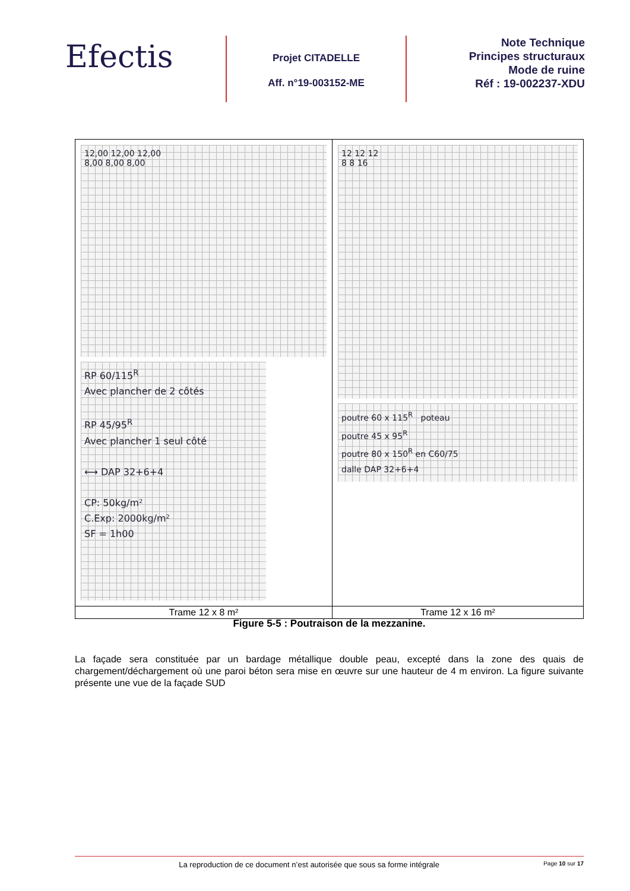Efectis
Projet CITADELLE
Aff. n°19-003152-ME
Note Technique
Principes structuraux
Mode de ruine
Réf : 19-002237-XDU
| 12,00 12,00 12,00 8,00 8,00 8,00 RP 60/115<sup>R</sup> Avec plancher de 2 côtés RP 45/95<sup>R</sup> Avec plancher 1 seul côté ⟷ DAP 32+6+4 CP: 50kg/m² C.Exp: 2000kg/m² SF = 1h00 | 12 12 12 8 8 16 poutre 60 x 115<sup>R</sup> poteau poutre 45 x 95<sup>R</sup> poutre 80 x 150<sup>R</sup> en C60/75 dalle DAP 32+6+4 |
| Trame 12 x 8 m² | Trame 12 x 16 m² |
Figure 5-5 : Poutraison de la mezzanine.
La façade sera constituée par un bardage métallique double peau, excepté dans la zone des quais de chargement/déchargement où une paroi béton sera mise en œuvre sur une hauteur de 4 m environ. La figure suivante présente une vue de la façade SUD
La reproduction de ce document n’est autorisée que sous sa forme intégrale Page 10 sur 17